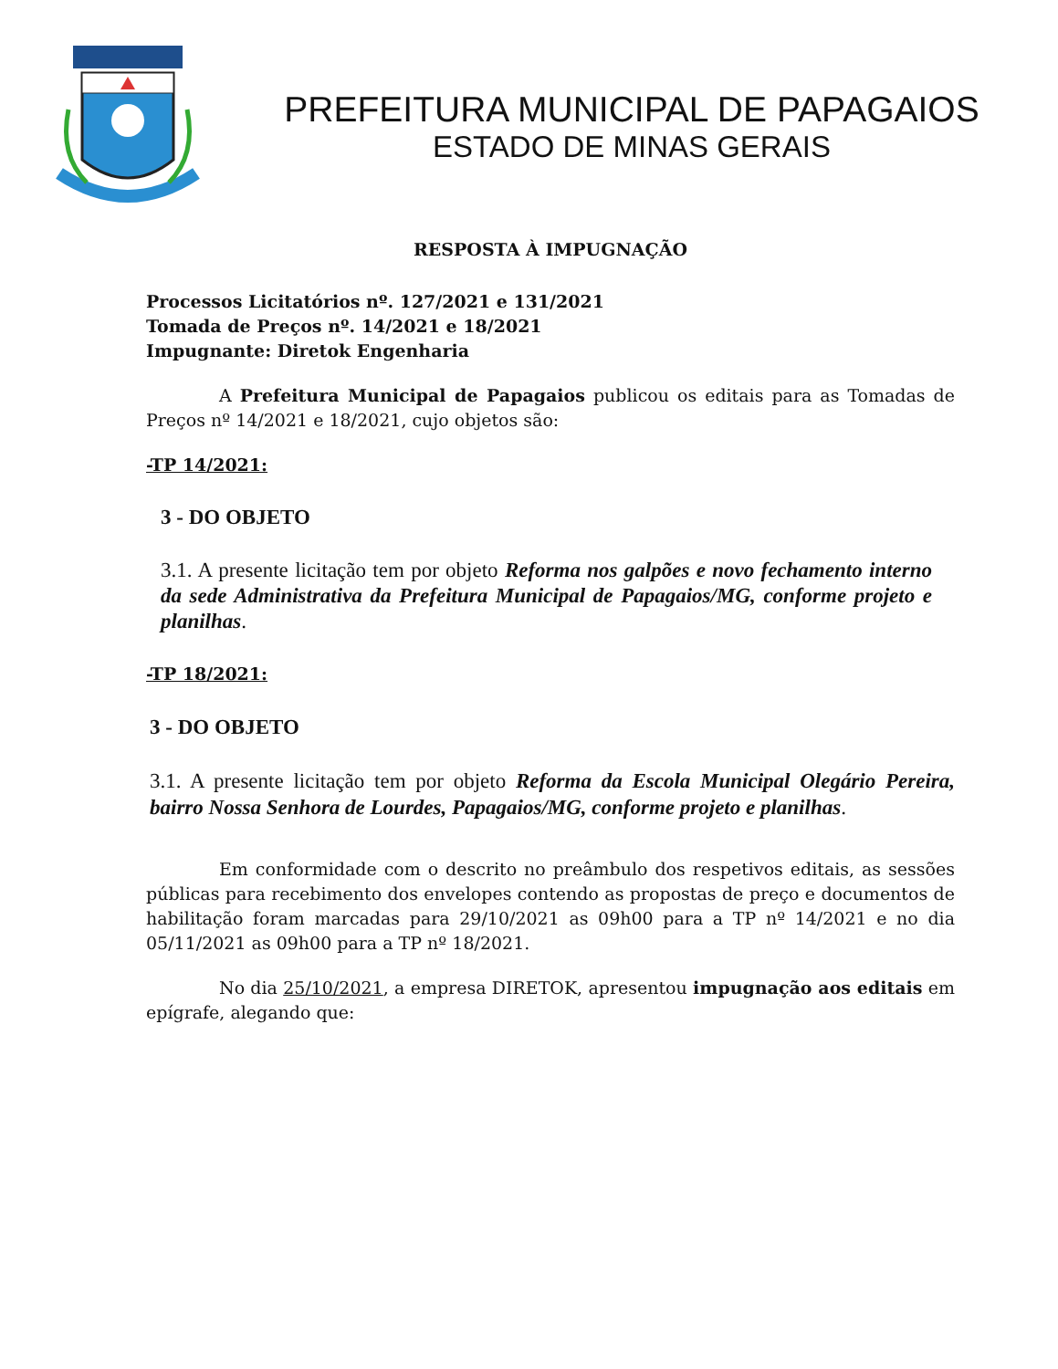PREFEITURA MUNICIPAL DE PAPAGAIOS
ESTADO DE MINAS GERAIS
RESPOSTA À IMPUGNAÇÃO
Processos Licitatórios nº. 127/2021 e 131/2021
Tomada de Preços nº. 14/2021 e 18/2021
Impugnante: Diretok Engenharia
A Prefeitura Municipal de Papagaios publicou os editais para as Tomadas de Preços nº 14/2021 e 18/2021, cujo objetos são:
-TP 14/2021:
3 - DO OBJETO
3.1. A presente licitação tem por objeto Reforma nos galpões e novo fechamento interno da sede Administrativa da Prefeitura Municipal de Papagaios/MG, conforme projeto e planilhas.
-TP 18/2021:
3 - DO OBJETO
3.1. A presente licitação tem por objeto Reforma da Escola Municipal Olegário Pereira, bairro Nossa Senhora de Lourdes, Papagaios/MG, conforme projeto e planilhas.
Em conformidade com o descrito no preâmbulo dos respetivos editais, as sessões públicas para recebimento dos envelopes contendo as propostas de preço e documentos de habilitação foram marcadas para 29/10/2021 as 09h00 para a TP nº 14/2021 e no dia 05/11/2021 as 09h00 para a TP nº 18/2021.
No dia 25/10/2021, a empresa DIRETOK, apresentou impugnação aos editais em epígrafe, alegando que: